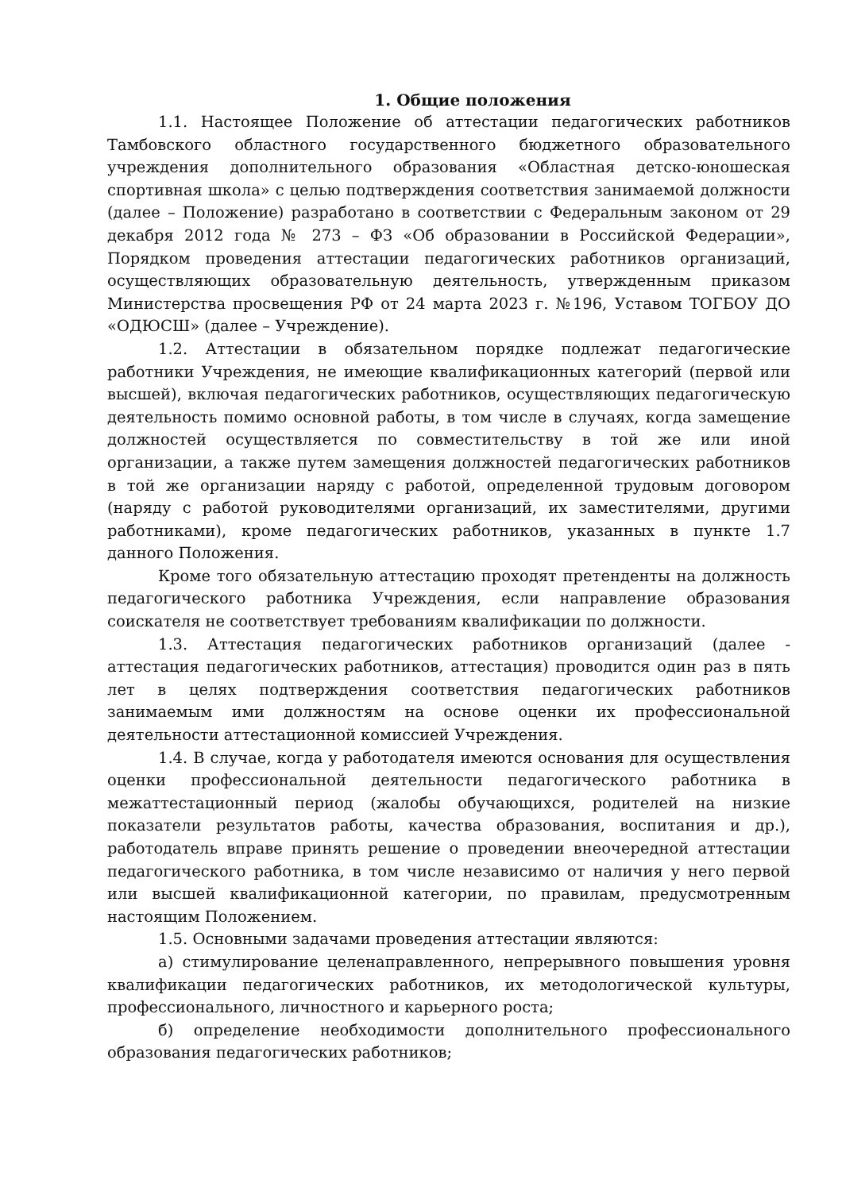1. Общие положения
1.1. Настоящее Положение об аттестации педагогических работников Тамбовского областного государственного бюджетного образовательного учреждения дополнительного образования «Областная детско-юношеская спортивная школа» с целью подтверждения соответствия занимаемой должности (далее – Положение) разработано в соответствии с Федеральным законом от 29 декабря 2012 года № 273 – ФЗ «Об образовании в Российской Федерации», Порядком проведения аттестации педагогических работников организаций, осуществляющих образовательную деятельность, утвержденным приказом Министерства просвещения РФ от 24 марта 2023 г. №196, Уставом ТОГБОУ ДО «ОДЮСШ» (далее – Учреждение).
1.2. Аттестации в обязательном порядке подлежат педагогические работники Учреждения, не имеющие квалификационных категорий (первой или высшей), включая педагогических работников, осуществляющих педагогическую деятельность помимо основной работы, в том числе в случаях, когда замещение должностей осуществляется по совместительству в той же или иной организации, а также путем замещения должностей педагогических работников в той же организации наряду с работой, определенной трудовым договором (наряду с работой руководителями организаций, их заместителями, другими работниками), кроме педагогических работников, указанных в пункте 1.7 данного Положения.
Кроме того обязательную аттестацию проходят претенденты на должность педагогического работника Учреждения, если направление образования соискателя не соответствует требованиям квалификации по должности.
1.3. Аттестация педагогических работников организаций (далее - аттестация педагогических работников, аттестация) проводится один раз в пять лет в целях подтверждения соответствия педагогических работников занимаемым ими должностям на основе оценки их профессиональной деятельности аттестационной комиссией Учреждения.
1.4. В случае, когда у работодателя имеются основания для осуществления оценки профессиональной деятельности педагогического работника в межаттестационный период (жалобы обучающихся, родителей на низкие показатели результатов работы, качества образования, воспитания и др.), работодатель вправе принять решение о проведении внеочередной аттестации педагогического работника, в том числе независимо от наличия у него первой или высшей квалификационной категории, по правилам, предусмотренным настоящим Положением.
1.5. Основными задачами проведения аттестации являются:
а) стимулирование целенаправленного, непрерывного повышения уровня квалификации педагогических работников, их методологической культуры, профессионального, личностного и карьерного роста;
б) определение необходимости дополнительного профессионального образования педагогических работников;